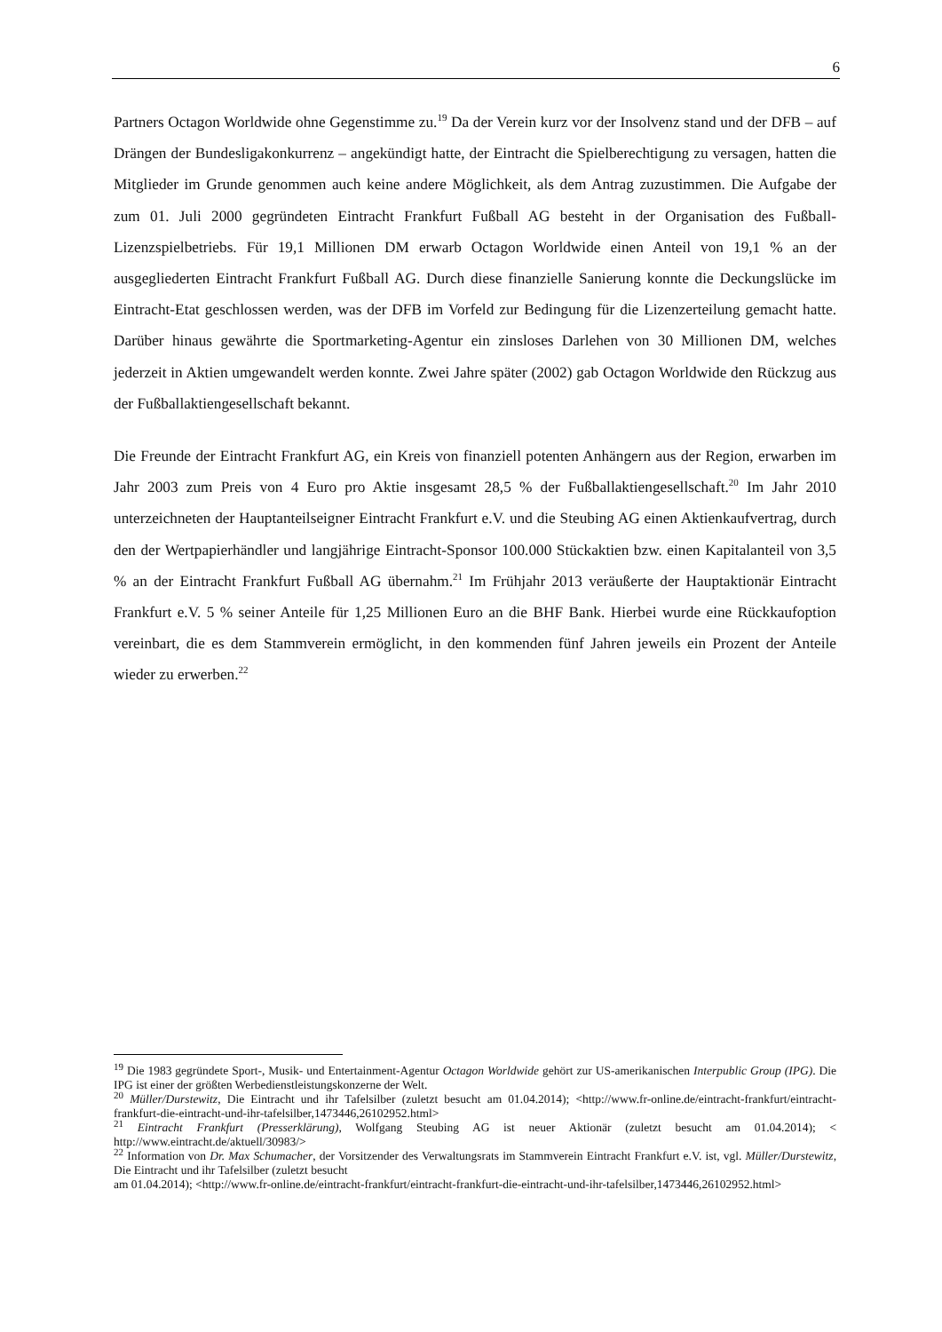6
Partners Octagon Worldwide ohne Gegenstimme zu.<sup>19</sup> Da der Verein kurz vor der Insolvenz stand und der DFB – auf Drängen der Bundesligakonkurrenz – angekündigt hatte, der Eintracht die Spielberechtigung zu versagen, hatten die Mitglieder im Grunde genommen auch keine andere Möglichkeit, als dem Antrag zuzustimmen. Die Aufgabe der zum 01. Juli 2000 gegründeten Eintracht Frankfurt Fußball AG besteht in der Organisation des Fußball-Lizenzspielbetriebs. Für 19,1 Millionen DM erwarb Octagon Worldwide einen Anteil von 19,1 % an der ausgegliederten Eintracht Frankfurt Fußball AG. Durch diese finanzielle Sanierung konnte die Deckungslücke im Eintracht-Etat geschlossen werden, was der DFB im Vorfeld zur Bedingung für die Lizenzerteilung gemacht hatte. Darüber hinaus gewährte die Sportmarketing-Agentur ein zinsloses Darlehen von 30 Millionen DM, welches jederzeit in Aktien umgewandelt werden konnte. Zwei Jahre später (2002) gab Octagon Worldwide den Rückzug aus der Fußballaktiengesellschaft bekannt.
Die Freunde der Eintracht Frankfurt AG, ein Kreis von finanziell potenten Anhängern aus der Region, erwarben im Jahr 2003 zum Preis von 4 Euro pro Aktie insgesamt 28,5 % der Fußballaktiengesellschaft.<sup>20</sup> Im Jahr 2010 unterzeichneten der Hauptanteilseigner Eintracht Frankfurt e.V. und die Steubing AG einen Aktienkaufvertrag, durch den der Wertpapierhändler und langjährige Eintracht-Sponsor 100.000 Stückaktien bzw. einen Kapitalanteil von 3,5 % an der Eintracht Frankfurt Fußball AG übernahm.<sup>21</sup> Im Frühjahr 2013 veräußerte der Hauptaktionär Eintracht Frankfurt e.V. 5 % seiner Anteile für 1,25 Millionen Euro an die BHF Bank. Hierbei wurde eine Rückkaufoption vereinbart, die es dem Stammverein ermöglicht, in den kommenden fünf Jahren jeweils ein Prozent der Anteile wieder zu erwerben.<sup>22</sup>
<sup>19</sup> Die 1983 gegründete Sport-, Musik- und Entertainment-Agentur Octagon Worldwide gehört zur US-amerikanischen Interpublic Group (IPG). Die IPG ist einer der größten Werbedienstleistungskonzerne der Welt.
<sup>20</sup> Müller/Durstewitz, Die Eintracht und ihr Tafelsilber (zuletzt besucht am 01.04.2014); <http://www.fr-online.de/eintracht-frankfurt/eintracht-frankfurt-die-eintracht-und-ihr-tafelsilber,1473446,26102952.html>
<sup>21</sup> Eintracht Frankfurt (Presserklärung), Wolfgang Steubing AG ist neuer Aktionär (zuletzt besucht am 01.04.2014); < http://www.eintracht.de/aktuell/30983/>
<sup>22</sup> Information von Dr. Max Schumacher, der Vorsitzender des Verwaltungsrats im Stammverein Eintracht Frankfurt e.V. ist, vgl. Müller/Durstewitz, Die Eintracht und ihr Tafelsilber (zuletzt besucht
am 01.04.2014); <http://www.fr-online.de/eintracht-frankfurt/eintracht-frankfurt-die-eintracht-und-ihr-tafelsilber,1473446,26102952.html>